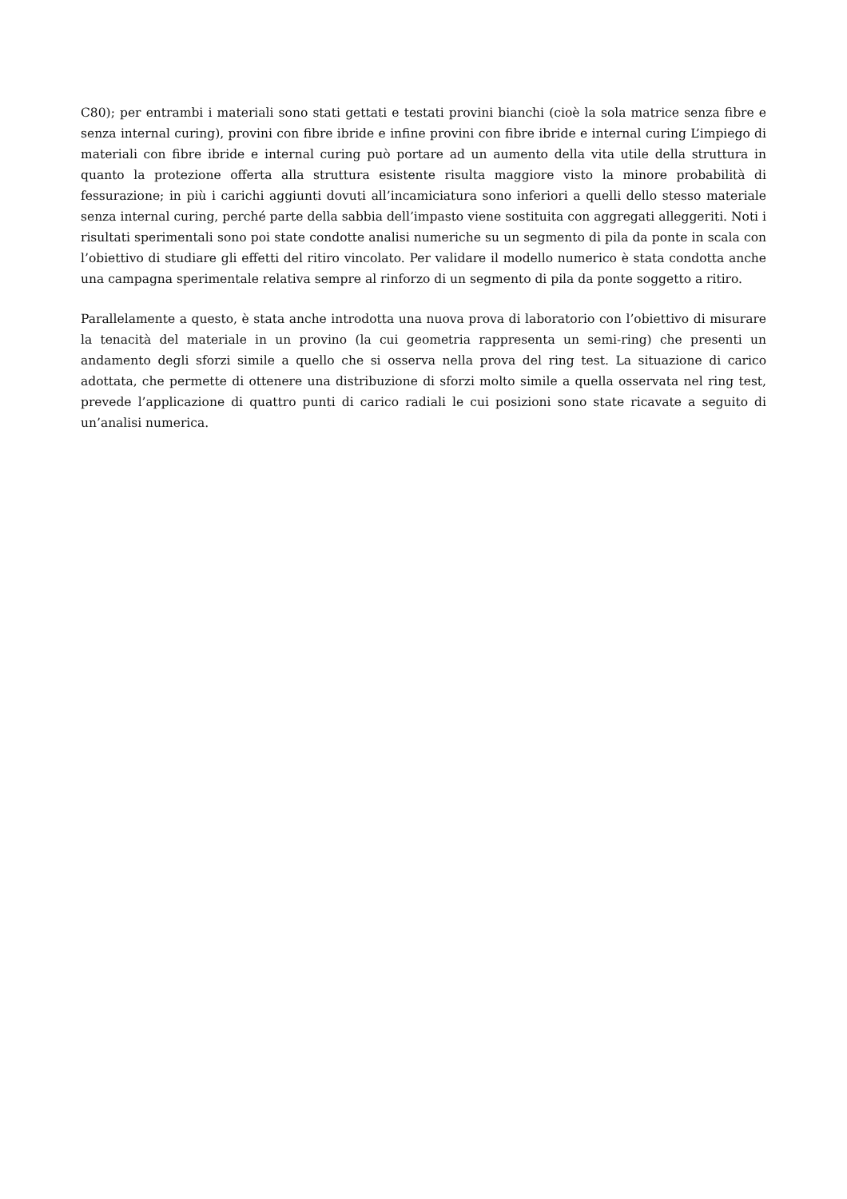C80); per entrambi i materiali sono stati gettati e testati provini bianchi (cioè la sola matrice senza fibre e senza internal curing), provini con fibre ibride e infine provini con fibre ibride e internal curing L’impiego di materiali con fibre ibride e internal curing può portare ad un aumento della vita utile della struttura in quanto la protezione offerta alla struttura esistente risulta maggiore visto la minore probabilità di fessurazione; in più i carichi aggiunti dovuti all’incamiciatura sono inferiori a quelli dello stesso materiale senza internal curing, perché parte della sabbia dell’impasto viene sostituita con aggregati alleggeriti. Noti i risultati sperimentali sono poi state condotte analisi numeriche su un segmento di pila da ponte in scala con l’obiettivo di studiare gli effetti del ritiro vincolato. Per validare il modello numerico è stata condotta anche una campagna sperimentale relativa sempre al rinforzo di un segmento di pila da ponte soggetto a ritiro.
Parallelamente a questo, è stata anche introdotta una nuova prova di laboratorio con l’obiettivo di misurare la tenacità del materiale in un provino (la cui geometria rappresenta un semi-ring) che presenti un andamento degli sforzi simile a quello che si osserva nella prova del ring test. La situazione di carico adottata, che permette di ottenere una distribuzione di sforzi molto simile a quella osservata nel ring test, prevede l’applicazione di quattro punti di carico radiali le cui posizioni sono state ricavate a seguito di un’analisi numerica.